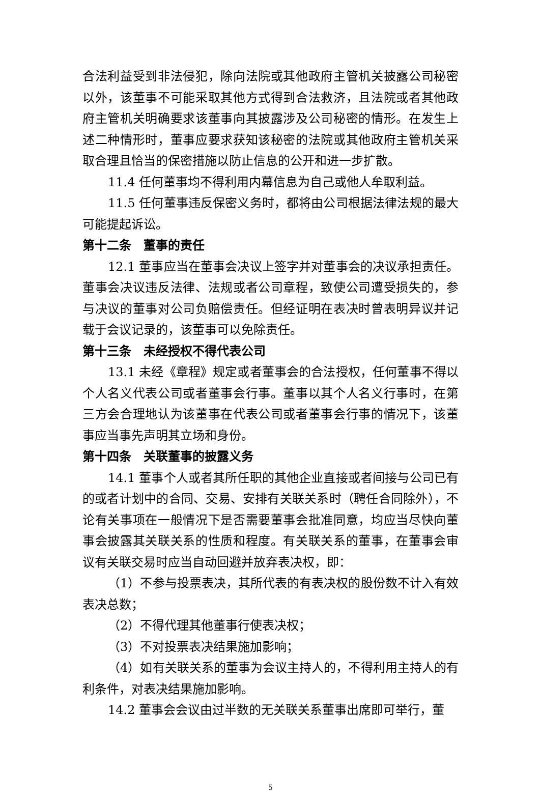合法利益受到非法侵犯，除向法院或其他政府主管机关披露公司秘密以外，该董事不可能采取其他方式得到合法救济，且法院或者其他政府主管机关明确要求该董事向其披露涉及公司秘密的情形。在发生上述二种情形时，董事应要求获知该秘密的法院或其他政府主管机关采取合理且恰当的保密措施以防止信息的公开和进一步扩散。
11.4 任何董事均不得利用内幕信息为自己或他人牟取利益。
11.5 任何董事违反保密义务时，都将由公司根据法律法规的最大可能提起诉讼。
第十二条　董事的责任
12.1 董事应当在董事会决议上签字并对董事会的决议承担责任。董事会决议违反法律、法规或者公司章程，致使公司遭受损失的，参与决议的董事对公司负赔偿责任。但经证明在表决时曾表明异议并记载于会议记录的，该董事可以免除责任。
第十三条　未经授权不得代表公司
13.1 未经《章程》规定或者董事会的合法授权，任何董事不得以个人名义代表公司或者董事会行事。董事以其个人名义行事时，在第三方会合理地认为该董事在代表公司或者董事会行事的情况下，该董事应当事先声明其立场和身份。
第十四条　关联董事的披露义务
14.1 董事个人或者其所任职的其他企业直接或者间接与公司已有的或者计划中的合同、交易、安排有关联关系时（聘任合同除外），不论有关事项在一般情况下是否需要董事会批准同意，均应当尽快向董事会披露其关联关系的性质和程度。有关联关系的董事，在董事会审议有关联交易时应当自动回避并放弃表决权，即：
（1）不参与投票表决，其所代表的有表决权的股份数不计入有效表决总数；
（2）不得代理其他董事行使表决权；
（3）不对投票表决结果施加影响；
（4）如有关联关系的董事为会议主持人的，不得利用主持人的有利条件，对表决结果施加影响。
14.2 董事会会议由过半数的无关联关系董事出席即可举行，董
5